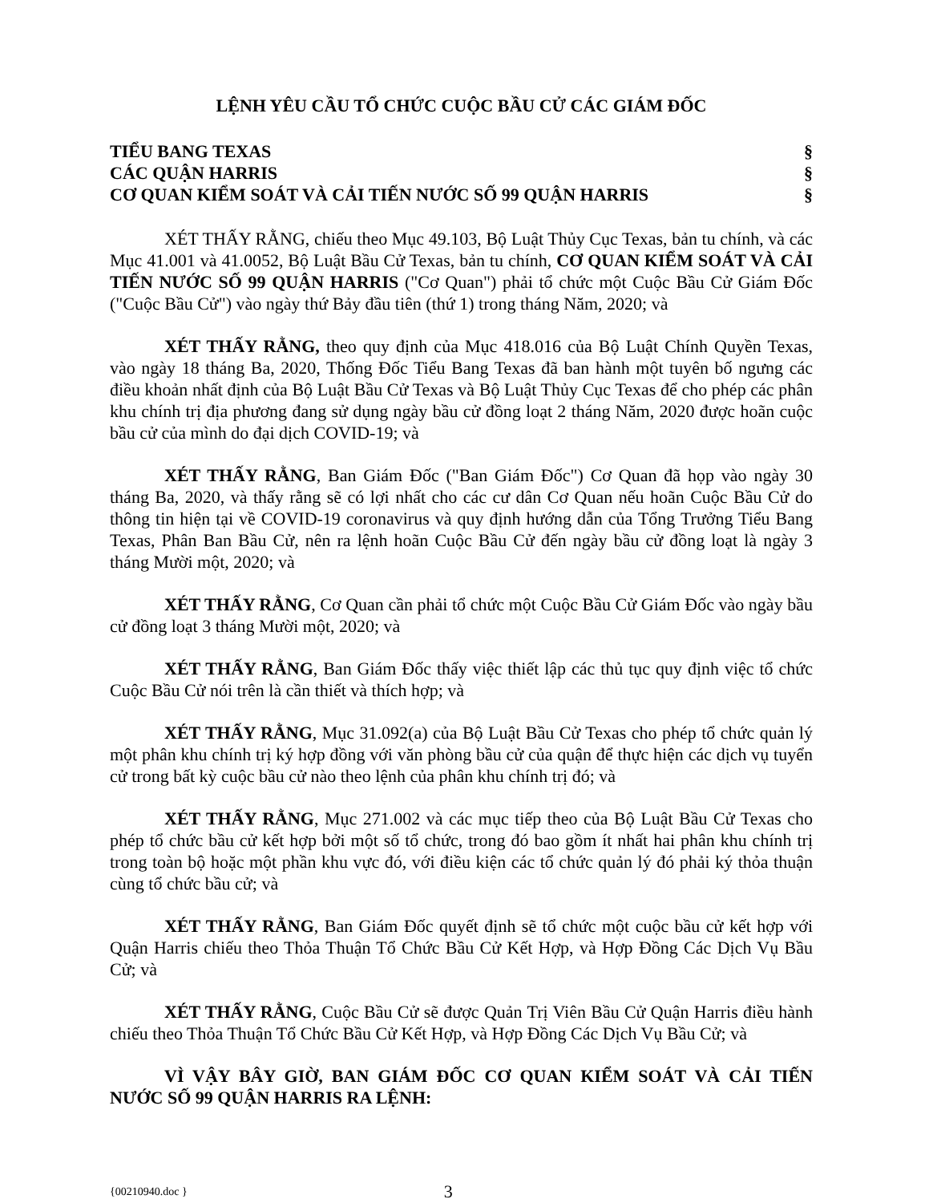LỆNH YÊU CẦU TỔ CHỨC CUỘC BẦU CỬ CÁC GIÁM ĐỐC
TIỂU BANG TEXAS §
CÁC QUẬN HARRIS §
CƠ QUAN KIỂM SOÁT VÀ CẢI TIẾN NƯỚC SỐ 99 QUẬN HARRIS §
XÉT THẤY RẰNG, chiếu theo Mục 49.103, Bộ Luật Thủy Cục Texas, bản tu chính, và các Mục 41.001 và 41.0052, Bộ Luật Bầu Cử Texas, bản tu chính, CƠ QUAN KIỂM SOÁT VÀ CẢI TIẾN NƯỚC SỐ 99 QUẬN HARRIS ("Cơ Quan") phải tổ chức một Cuộc Bầu Cử Giám Đốc ("Cuộc Bầu Cử") vào ngày thứ Bảy đầu tiên (thứ 1) trong tháng Năm, 2020; và
XÉT THẤY RẰNG, theo quy định của Mục 418.016 của Bộ Luật Chính Quyền Texas, vào ngày 18 tháng Ba, 2020, Thống Đốc Tiểu Bang Texas đã ban hành một tuyên bố ngưng các điều khoản nhất định của Bộ Luật Bầu Cử Texas và Bộ Luật Thủy Cục Texas để cho phép các phân khu chính trị địa phương đang sử dụng ngày bầu cử đồng loạt 2 tháng Năm, 2020 được hoãn cuộc bầu cử của mình do đại dịch COVID-19; và
XÉT THẤY RẰNG, Ban Giám Đốc ("Ban Giám Đốc") Cơ Quan đã họp vào ngày 30 tháng Ba, 2020, và thấy rằng sẽ có lợi nhất cho các cư dân Cơ Quan nếu hoãn Cuộc Bầu Cử do thông tin hiện tại về COVID-19 coronavirus và quy định hướng dẫn của Tổng Trưởng Tiểu Bang Texas, Phân Ban Bầu Cử, nên ra lệnh hoãn Cuộc Bầu Cử đến ngày bầu cử đồng loạt là ngày 3 tháng Mười một, 2020; và
XÉT THẤY RẰNG, Cơ Quan cần phải tổ chức một Cuộc Bầu Cử Giám Đốc vào ngày bầu cử đồng loạt 3 tháng Mười một, 2020; và
XÉT THẤY RẰNG, Ban Giám Đốc thấy việc thiết lập các thủ tục quy định việc tổ chức Cuộc Bầu Cử nói trên là cần thiết và thích hợp; và
XÉT THẤY RẰNG, Mục 31.092(a) của Bộ Luật Bầu Cử Texas cho phép tổ chức quản lý một phân khu chính trị ký hợp đồng với văn phòng bầu cử của quận để thực hiện các dịch vụ tuyển cử trong bất kỳ cuộc bầu cử nào theo lệnh của phân khu chính trị đó; và
XÉT THẤY RẰNG, Mục 271.002 và các mục tiếp theo của Bộ Luật Bầu Cử Texas cho phép tổ chức bầu cử kết hợp bởi một số tổ chức, trong đó bao gồm ít nhất hai phân khu chính trị trong toàn bộ hoặc một phần khu vực đó, với điều kiện các tổ chức quản lý đó phải ký thỏa thuận cùng tổ chức bầu cử; và
XÉT THẤY RẰNG, Ban Giám Đốc quyết định sẽ tổ chức một cuộc bầu cử kết hợp với Quận Harris chiếu theo Thỏa Thuận Tổ Chức Bầu Cử Kết Hợp, và Hợp Đồng Các Dịch Vụ Bầu Cử; và
XÉT THẤY RẰNG, Cuộc Bầu Cử sẽ được Quản Trị Viên Bầu Cử Quận Harris điều hành chiếu theo Thỏa Thuận Tổ Chức Bầu Cử Kết Hợp, và Hợp Đồng Các Dịch Vụ Bầu Cử; và
VÌ VẬY BÂY GIỜ, BAN GIÁM ĐỐC CƠ QUAN KIỂM SOÁT VÀ CẢI TIẾN NƯỚC SỐ 99 QUẬN HARRIS RA LỆNH:
{00210940.doc } 3